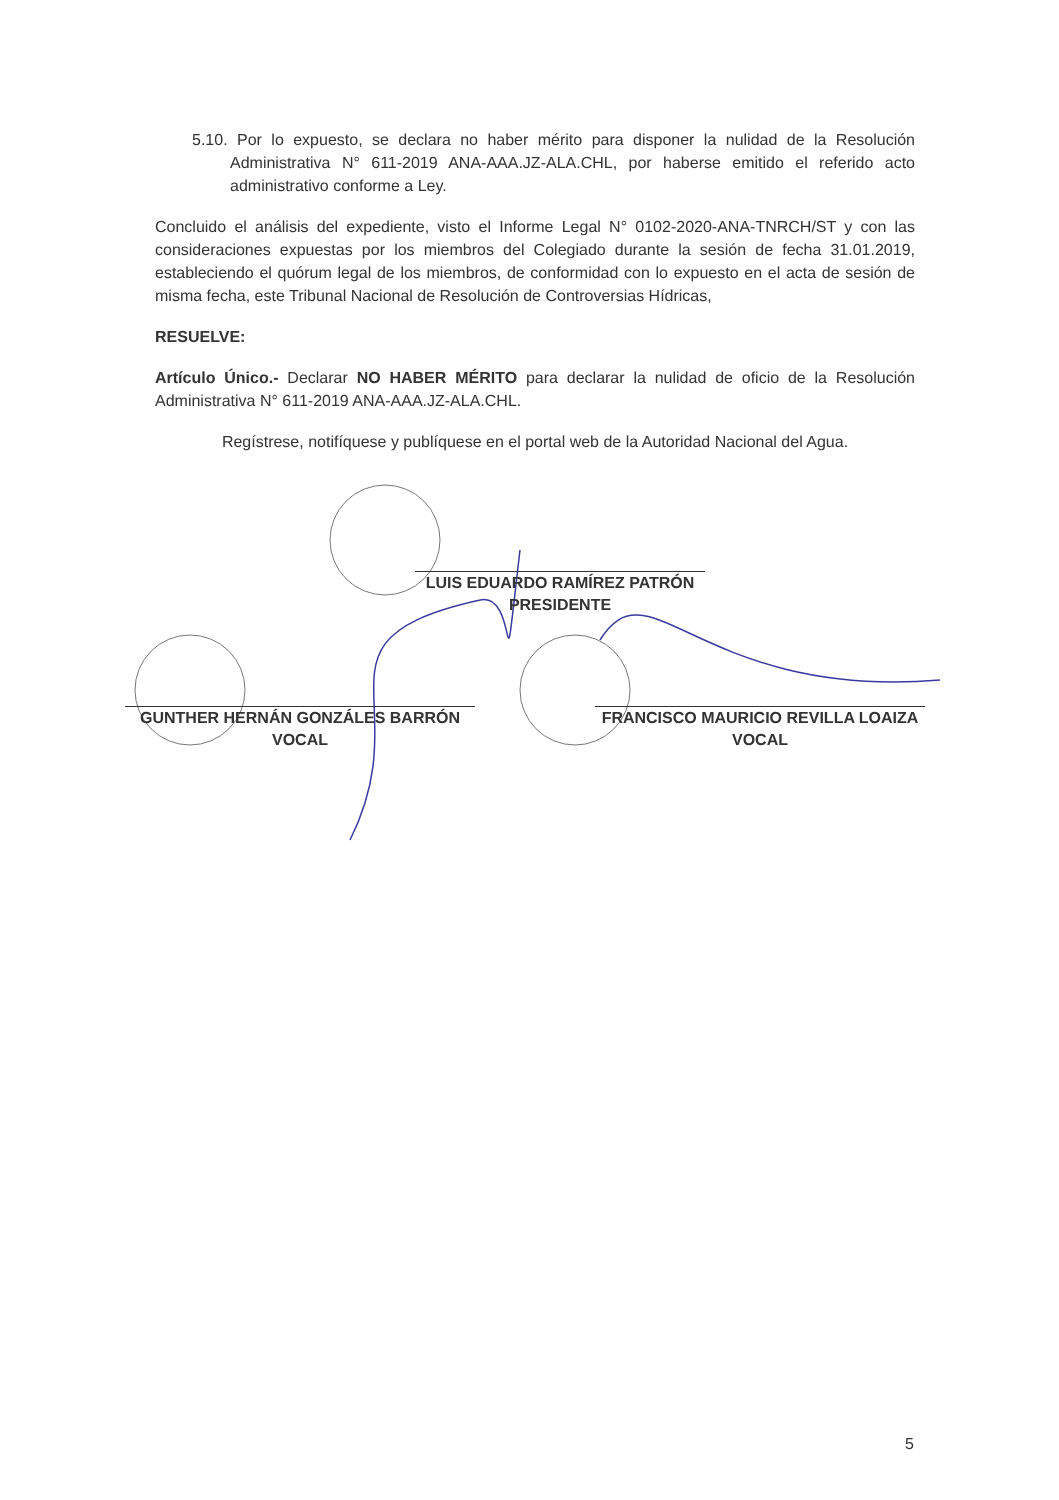5.10. Por lo expuesto, se declara no haber mérito para disponer la nulidad de la Resolución Administrativa N° 611-2019 ANA-AAA.JZ-ALA.CHL, por haberse emitido el referido acto administrativo conforme a Ley.
Concluido el análisis del expediente, visto el Informe Legal N° 0102-2020-ANA-TNRCH/ST y con las consideraciones expuestas por los miembros del Colegiado durante la sesión de fecha 31.01.2019, estableciendo el quórum legal de los miembros, de conformidad con lo expuesto en el acta de sesión de misma fecha, este Tribunal Nacional de Resolución de Controversias Hídricas,
RESUELVE:
Artículo Único.- Declarar NO HABER MÉRITO para declarar la nulidad de oficio de la Resolución Administrativa N° 611-2019 ANA-AAA.JZ-ALA.CHL.
Regístrese, notifíquese y publíquese en el portal web de la Autoridad Nacional del Agua.
LUIS EDUARDO RAMÍREZ PATRÓN
PRESIDENTE
GUNTHER HERNÁN GONZÁLES BARRÓN
VOCAL
FRANCISCO MAURICIO REVILLA LOAIZA
VOCAL
5